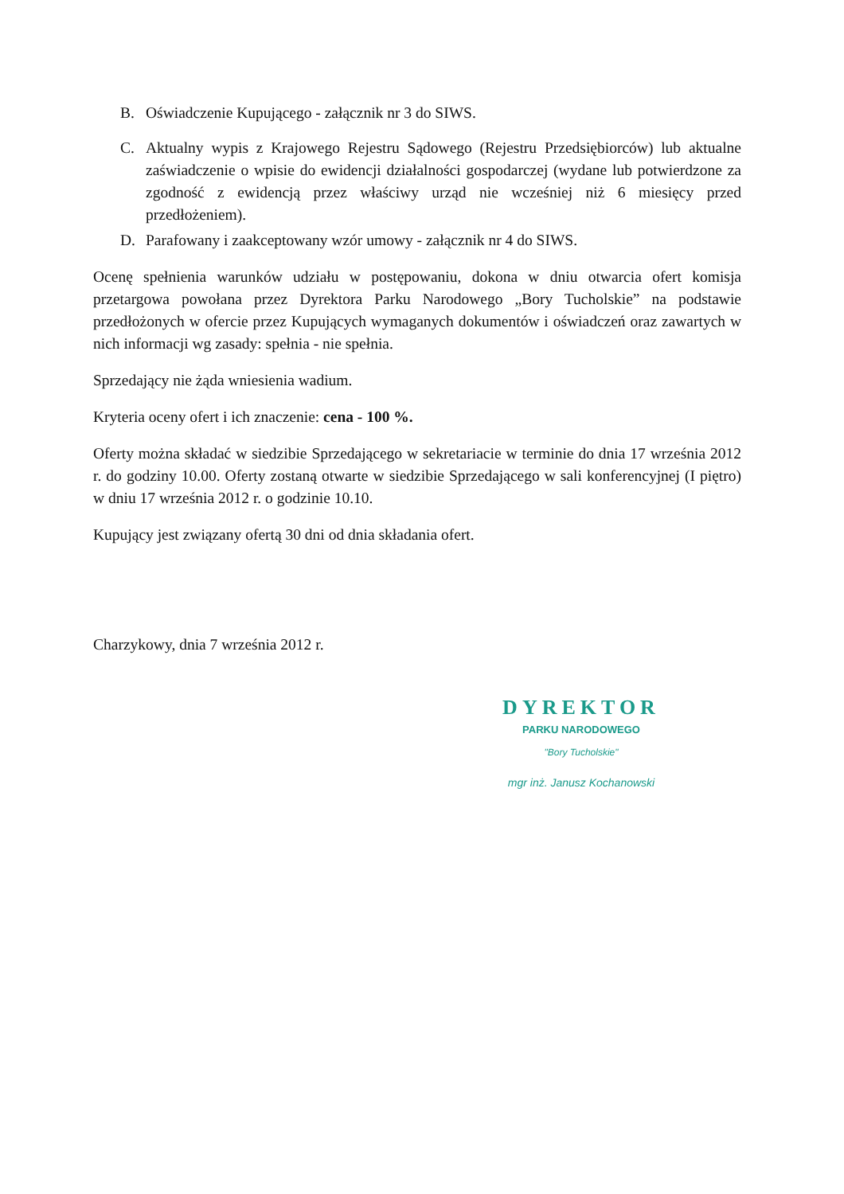B. Oświadczenie Kupującego - załącznik nr 3 do SIWS.
C. Aktualny wypis z Krajowego Rejestru Sądowego (Rejestru Przedsiębiorców) lub aktualne zaświadczenie o wpisie do ewidencji działalności gospodarczej (wydane lub potwierdzone za zgodność z ewidencją przez właściwy urząd nie wcześniej niż 6 miesięcy przed przedłożeniem).
D. Parafowany i zaakceptowany wzór umowy - załącznik nr 4 do SIWS.
Ocenę spełnienia warunków udziału w postępowaniu, dokona w dniu otwarcia ofert komisja przetargowa powołana przez Dyrektora Parku Narodowego „Bory Tucholskie” na podstawie przedłożonych w ofercie przez Kupujących wymaganych dokumentów i oświadczeń oraz zawartych w nich informacji wg zasady: spełnia - nie spełnia.
Sprzedający nie żąda wniesienia wadium.
Kryteria oceny ofert i ich znaczenie: cena - 100 %.
Oferty można składać w siedzibie Sprzedającego w sekretariacie w terminie do dnia 17 września 2012 r. do godziny 10.00. Oferty zostaną otwarte w siedzibie Sprzedającego w sali konferencyjnej (I piętro) w dniu 17 września 2012 r. o godzinie 10.10.
Kupujący jest związany ofertą 30 dni od dnia składania ofert.
Charzykowy, dnia 7 września 2012 r.
DYREKTOR
PARKU NARODOWEGO
"Bory Tucholskie"
mgr inż. Janusz Kochanowski